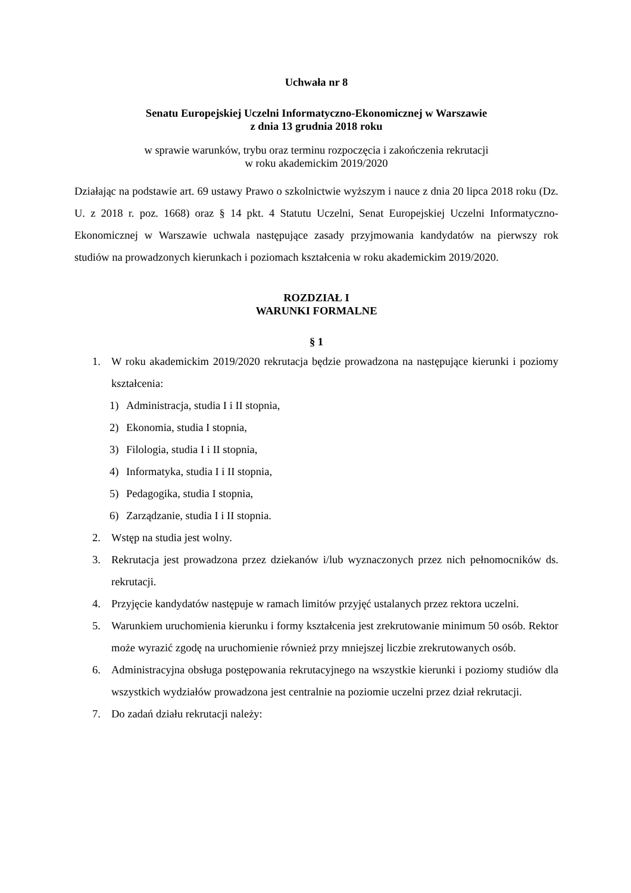Uchwała nr 8
Senatu Europejskiej Uczelni Informatyczno-Ekonomicznej w Warszawie
z dnia 13 grudnia 2018 roku
w sprawie warunków, trybu oraz terminu rozpoczęcia i zakończenia rekrutacji
w roku akademickim 2019/2020
Działając na podstawie art. 69 ustawy Prawo o szkolnictwie wyższym i nauce z dnia 20 lipca 2018 roku (Dz. U. z 2018 r. poz. 1668) oraz § 14 pkt. 4 Statutu Uczelni, Senat Europejskiej Uczelni Informatyczno-Ekonomicznej w Warszawie uchwala następujące zasady przyjmowania kandydatów na pierwszy rok studiów na prowadzonych kierunkach i poziomach kształcenia w roku akademickim 2019/2020.
ROZDZIAŁ I
WARUNKI FORMALNE
§ 1
1. W roku akademickim 2019/2020 rekrutacja będzie prowadzona na następujące kierunki i poziomy kształcenia:
1) Administracja, studia I i II stopnia,
2) Ekonomia, studia I stopnia,
3) Filologia, studia I i II stopnia,
4) Informatyka, studia I i II stopnia,
5) Pedagogika, studia I stopnia,
6) Zarządzanie, studia I i II stopnia.
2. Wstęp na studia jest wolny.
3. Rekrutacja jest prowadzona przez dziekanów i/lub wyznaczonych przez nich pełnomocników ds. rekrutacji.
4. Przyjęcie kandydatów następuje w ramach limitów przyjęć ustalanych przez rektora uczelni.
5. Warunkiem uruchomienia kierunku i formy kształcenia jest zrekrutowanie minimum 50 osób. Rektor może wyrazić zgodę na uruchomienie również przy mniejszej liczbie zrekrutowanych osób.
6. Administracyjna obsługa postępowania rekrutacyjnego na wszystkie kierunki i poziomy studiów dla wszystkich wydziałów prowadzona jest centralnie na poziomie uczelni przez dział rekrutacji.
7. Do zadań działu rekrutacji należy: